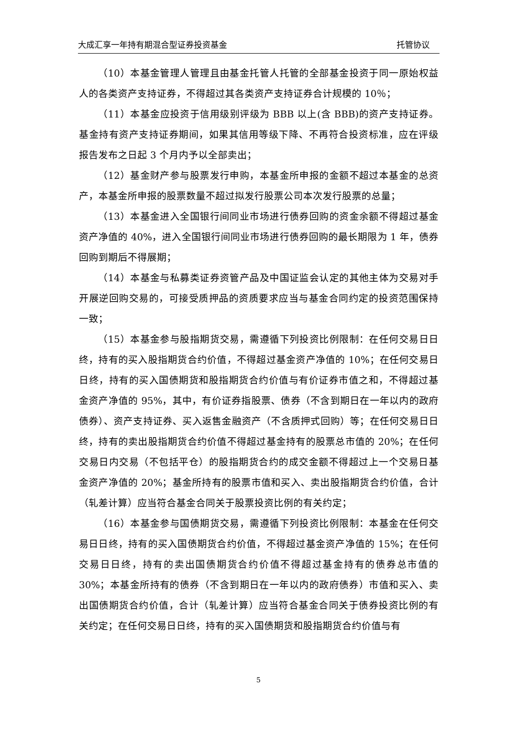大成汇享一年持有期混合型证券投资基金 托管协议
（10）本基金管理人管理且由基金托管人托管的全部基金投资于同一原始权益人的各类资产支持证券，不得超过其各类资产支持证券合计规模的 10％；
（11）本基金应投资于信用级别评级为 BBB 以上(含 BBB)的资产支持证券。基金持有资产支持证券期间，如果其信用等级下降、不再符合投资标准，应在评级报告发布之日起 3 个月内予以全部卖出；
（12）基金财产参与股票发行申购，本基金所申报的金额不超过本基金的总资产，本基金所申报的股票数量不超过拟发行股票公司本次发行股票的总量；
（13）本基金进入全国银行间同业市场进行债券回购的资金余额不得超过基金资产净值的 40%，进入全国银行间同业市场进行债券回购的最长期限为 1 年，债券回购到期后不得展期；
（14）本基金与私募类证券资管产品及中国证监会认定的其他主体为交易对手开展逆回购交易的，可接受质押品的资质要求应当与基金合同约定的投资范围保持一致；
（15）本基金参与股指期货交易，需遵循下列投资比例限制：在任何交易日日终，持有的买入股指期货合约价值，不得超过基金资产净值的 10%；在任何交易日日终，持有的买入国债期货和股指期货合约价值与有价证券市值之和，不得超过基金资产净值的 95%，其中，有价证券指股票、债券（不含到期日在一年以内的政府债券）、资产支持证券、买入返售金融资产（不含质押式回购）等；在任何交易日日终，持有的卖出股指期货合约价值不得超过基金持有的股票总市值的 20%；在任何交易日内交易（不包括平仓）的股指期货合约的成交金额不得超过上一个交易日基金资产净值的 20%；基金所持有的股票市值和买入、卖出股指期货合约价值，合计（轧差计算）应当符合基金合同关于股票投资比例的有关约定；
（16）本基金参与国债期货交易，需遵循下列投资比例限制：本基金在任何交易日日终，持有的买入国债期货合约价值，不得超过基金资产净值的 15%；在任何交易日日终，持有的卖出国债期货合约价值不得超过基金持有的债券总市值的 30%；本基金所持有的债券（不含到期日在一年以内的政府债券）市值和买入、卖出国债期货合约价值，合计（轧差计算）应当符合基金合同关于债券投资比例的有关约定；在任何交易日日终，持有的买入国债期货和股指期货合约价值与有
5